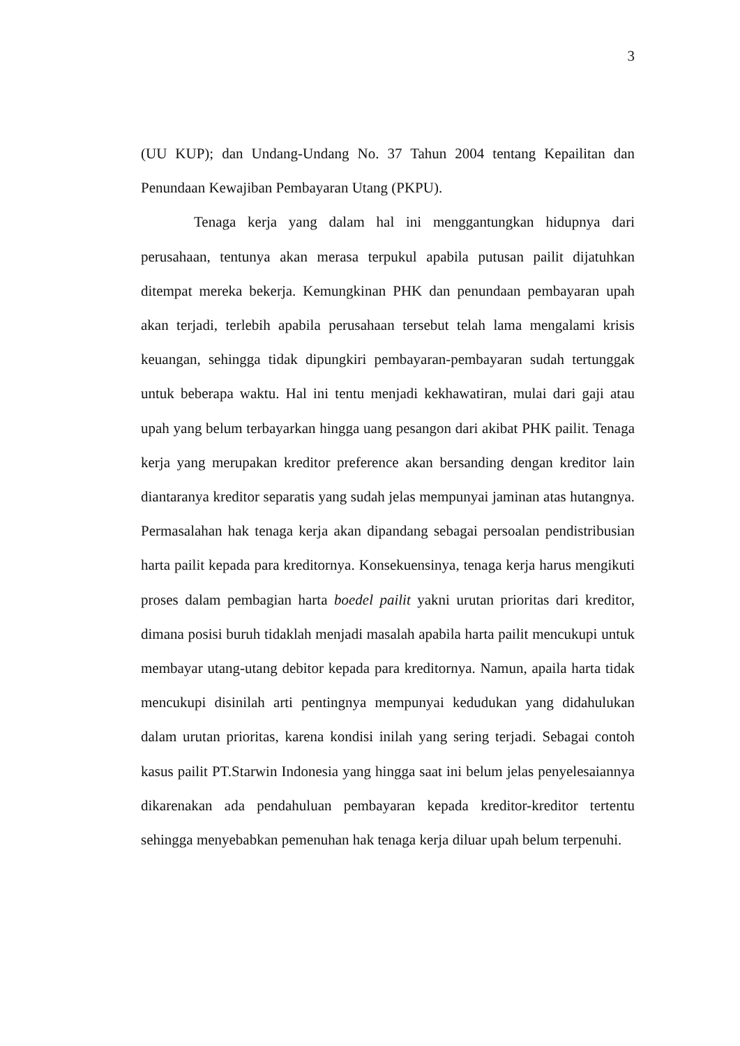3
(UU KUP); dan Undang-Undang No. 37 Tahun 2004 tentang Kepailitan dan Penundaan Kewajiban Pembayaran Utang (PKPU).
Tenaga kerja yang dalam hal ini menggantungkan hidupnya dari perusahaan, tentunya akan merasa terpukul apabila putusan pailit dijatuhkan ditempat mereka bekerja. Kemungkinan PHK dan penundaan pembayaran upah akan terjadi, terlebih apabila perusahaan tersebut telah lama mengalami krisis keuangan, sehingga tidak dipungkiri pembayaran-pembayaran sudah tertunggak untuk beberapa waktu. Hal ini tentu menjadi kekhawatiran, mulai dari gaji atau upah yang belum terbayarkan hingga uang pesangon dari akibat PHK pailit. Tenaga kerja yang merupakan kreditor preference akan bersanding dengan kreditor lain diantaranya kreditor separatis yang sudah jelas mempunyai jaminan atas hutangnya. Permasalahan hak tenaga kerja akan dipandang sebagai persoalan pendistribusian harta pailit kepada para kreditornya. Konsekuensinya, tenaga kerja harus mengikuti proses dalam pembagian harta boedel pailit yakni urutan prioritas dari kreditor, dimana posisi buruh tidaklah menjadi masalah apabila harta pailit mencukupi untuk membayar utang-utang debitor kepada para kreditornya. Namun, apaila harta tidak mencukupi disinilah arti pentingnya mempunyai kedudukan yang didahulukan dalam urutan prioritas, karena kondisi inilah yang sering terjadi. Sebagai contoh kasus pailit PT.Starwin Indonesia yang hingga saat ini belum jelas penyelesaiannya dikarenakan ada pendahuluan pembayaran kepada kreditor-kreditor tertentu sehingga menyebabkan pemenuhan hak tenaga kerja diluar upah belum terpenuhi.